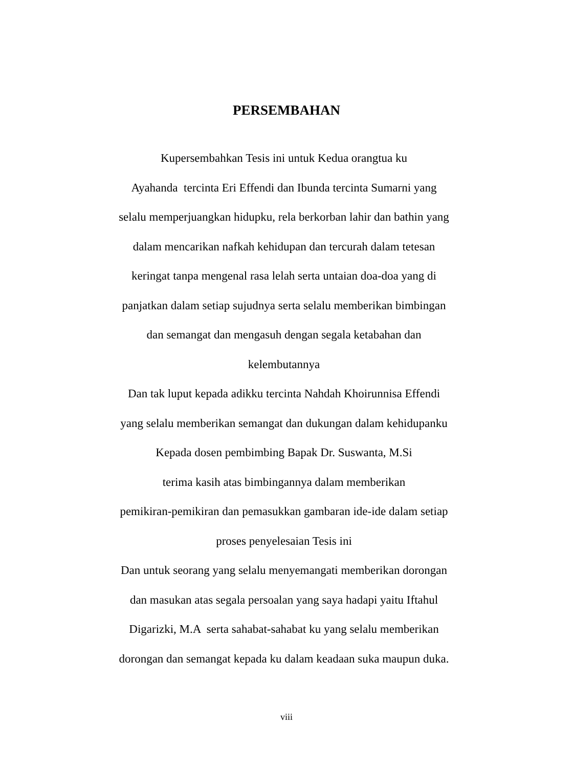PERSEMBAHAN
Kupersembahkan Tesis ini untuk Kedua orangtua ku
Ayahanda tercinta Eri Effendi dan Ibunda tercinta Sumarni yang
selalu memperjuangkan hidupku, rela berkorban lahir dan bathin yang
dalam mencarikan nafkah kehidupan dan tercurah dalam tetesan
keringat tanpa mengenal rasa lelah serta untaian doa-doa yang di
panjatkan dalam setiap sujudnya serta selalu memberikan bimbingan
dan semangat dan mengasuh dengan segala ketabahan dan
kelembutannya
Dan tak luput kepada adikku tercinta Nahdah Khoirunnisa Effendi
yang selalu memberikan semangat dan dukungan dalam kehidupanku
Kepada dosen pembimbing Bapak Dr. Suswanta, M.Si
terima kasih atas bimbingannya dalam memberikan
pemikiran-pemikiran dan pemasukkan gambaran ide-ide dalam setiap
proses penyelesaian Tesis ini
Dan untuk seorang yang selalu menyemangati memberikan dorongan
dan masukan atas segala persoalan yang saya hadapi yaitu Iftahul
Digarizki, M.A serta sahabat-sahabat ku yang selalu memberikan
dorongan dan semangat kepada ku dalam keadaan suka maupun duka.
viii